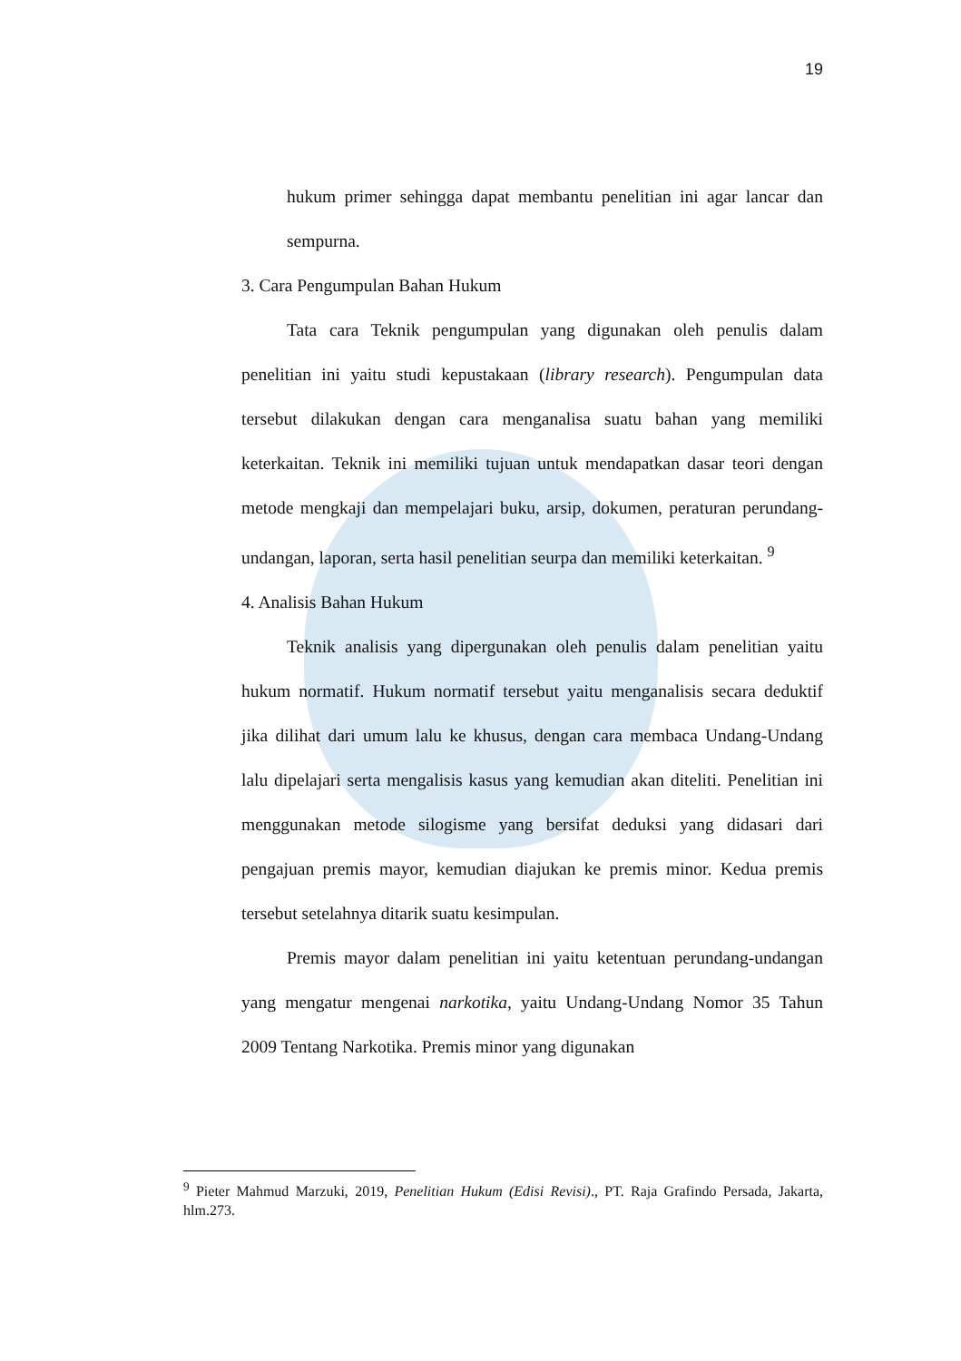19
hukum primer sehingga dapat membantu penelitian ini agar lancar dan sempurna.
3. Cara Pengumpulan Bahan Hukum
Tata cara Teknik pengumpulan yang digunakan oleh penulis dalam penelitian ini yaitu studi kepustakaan (library research). Pengumpulan data tersebut dilakukan dengan cara menganalisa suatu bahan yang memiliki keterkaitan. Teknik ini memiliki tujuan untuk mendapatkan dasar teori dengan metode mengkaji dan mempelajari buku, arsip, dokumen, peraturan perundang-undangan, laporan, serta hasil penelitian seurpa dan memiliki keterkaitan. <sup>9</sup>
4. Analisis Bahan Hukum
Teknik analisis yang dipergunakan oleh penulis dalam penelitian yaitu hukum normatif. Hukum normatif tersebut yaitu menganalisis secara deduktif jika dilihat dari umum lalu ke khusus, dengan cara membaca Undang-Undang lalu dipelajari serta mengalisis kasus yang kemudian akan diteliti. Penelitian ini menggunakan metode silogisme yang bersifat deduksi yang didasari dari pengajuan premis mayor, kemudian diajukan ke premis minor. Kedua premis tersebut setelahnya ditarik suatu kesimpulan.
Premis mayor dalam penelitian ini yaitu ketentuan perundang-undangan yang mengatur mengenai narkotika, yaitu Undang-Undang Nomor 35 Tahun 2009 Tentang Narkotika. Premis minor yang digunakan
<sup>9</sup> Pieter Mahmud Marzuki, 2019, Penelitian Hukum (Edisi Revisi)., PT. Raja Grafindo Persada, Jakarta, hlm.273.